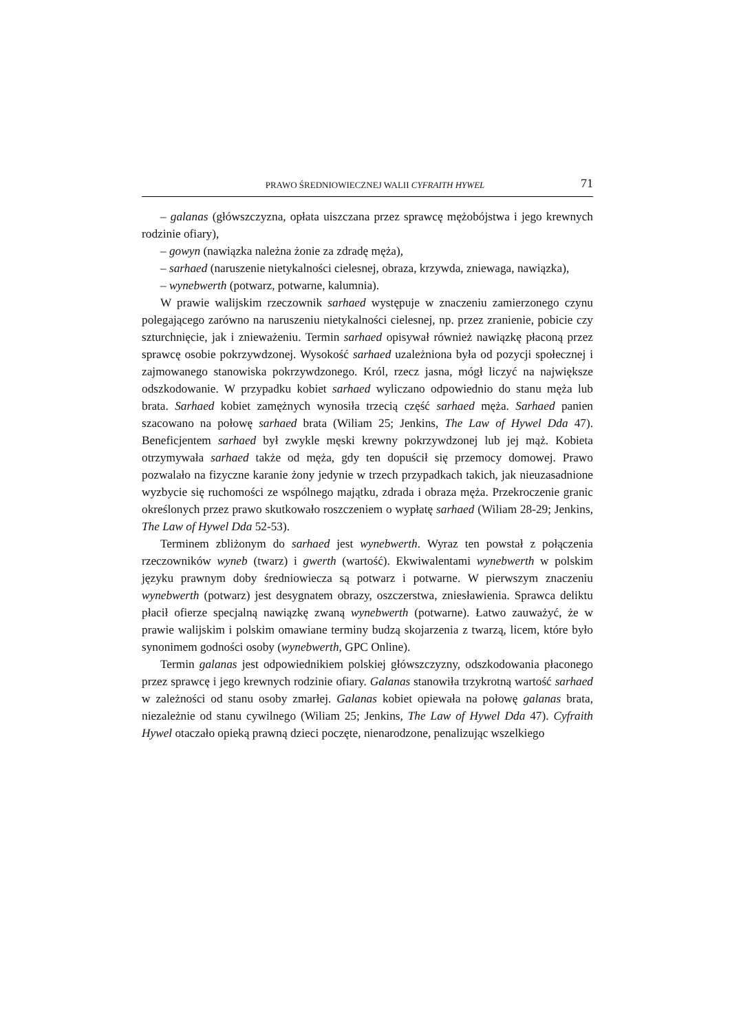PRAWO ŚREDNIOWIECZNEJ WALII CYFRAITH HYWEL 71
– galanas (główszczyzna, opłata uiszczana przez sprawcę mężobójstwa i jego krewnych rodzinie ofiary),
– gowyn (nawiązka należna żonie za zdradę męża),
– sarhaed (naruszenie nietykalności cielesnej, obraza, krzywda, zniewaga, nawiązka),
– wynebwerth (potwarz, potwarne, kalumnia).
W prawie walijskim rzeczownik sarhaed występuje w znaczeniu zamierzonego czynu polegającego zarówno na naruszeniu nietykalności cielesnej, np. przez zranienie, pobicie czy szturchnięcie, jak i znieważeniu. Termin sarhaed opisywał również nawiązkę płaconą przez sprawcę osobie pokrzywdzonej. Wysokość sarhaed uzależniona była od pozycji społecznej i zajmowanego stanowiska pokrzywdzonego. Król, rzecz jasna, mógł liczyć na największe odszkodowanie. W przypadku kobiet sarhaed wyliczano odpowiednio do stanu męża lub brata. Sarhaed kobiet zamężnych wynosiła trzecią część sarhaed męża. Sarhaed panien szacowano na połowę sarhaed brata (Wiliam 25; Jenkins, The Law of Hywel Dda 47). Beneficjentem sarhaed był zwykle męski krewny pokrzywdzonej lub jej mąż. Kobieta otrzymywała sarhaed także od męża, gdy ten dopuścił się przemocy domowej. Prawo pozwalało na fizyczne karanie żony jedynie w trzech przypadkach takich, jak nieuzasadnione wyzbycie się ruchomości ze wspólnego majątku, zdrada i obraza męża. Przekroczenie granic określonych przez prawo skutkowało roszczeniem o wypłatę sarhaed (Wiliam 28-29; Jenkins, The Law of Hywel Dda 52-53).
Terminem zbliżonym do sarhaed jest wynebwerth. Wyraz ten powstał z połączenia rzeczowników wyneb (twarz) i gwerth (wartość). Ekwiwalentami wynebwerth w polskim języku prawnym doby średniowiecza są potwarz i potwarne. W pierwszym znaczeniu wynebwerth (potwarz) jest desygnatem obrazy, oszczerstwa, zniesławienia. Sprawca deliktu płacił ofierze specjalną nawiązkę zwaną wynebwerth (potwarne). Łatwo zauważyć, że w prawie walijskim i polskim omawiane terminy budzą skojarzenia z twarzą, licem, które było synonimem godności osoby (wynebwerth, GPC Online).
Termin galanas jest odpowiednikiem polskiej główszczyzny, odszkodowania płaconego przez sprawcę i jego krewnych rodzinie ofiary. Galanas stanowiła trzykrotną wartość sarhaed w zależności od stanu osoby zmarłej. Galanas kobiet opiewała na połowę galanas brata, niezależnie od stanu cywilnego (Wiliam 25; Jenkins, The Law of Hywel Dda 47). Cyfraith Hywel otaczało opieką prawną dzieci poczęte, nienarodzone, penalizując wszelkiego